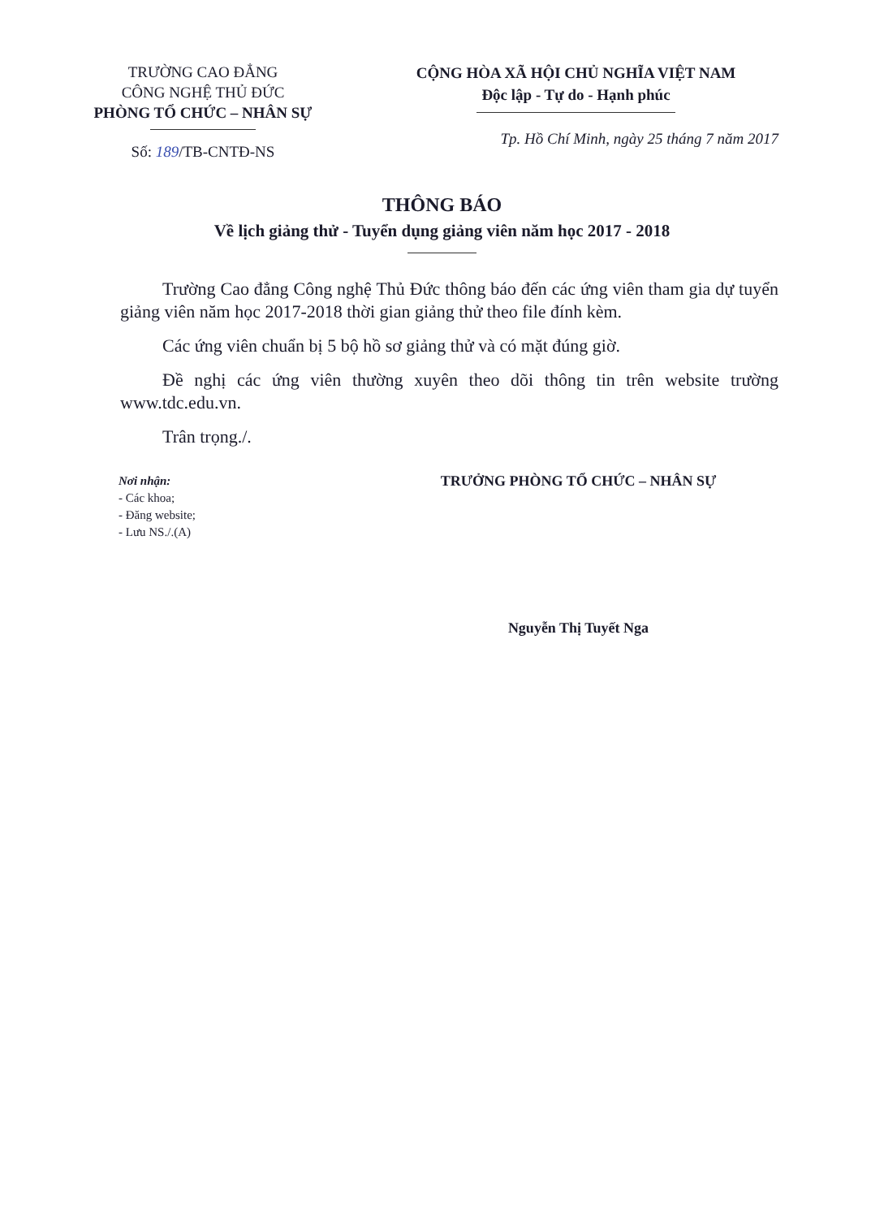TRƯỜNG CAO ĐẲNG
CÔNG NGHỆ THỦ ĐỨC
PHÒNG TỔ CHỨC – NHÂN SỰ
Số: 189/TB-CNTĐ-NS
CỘNG HÒA XÃ HỘI CHỦ NGHĨA VIỆT NAM
Độc lập - Tự do - Hạnh phúc
Tp. Hồ Chí Minh, ngày 25 tháng 7 năm 2017
THÔNG BÁO
Về lịch giảng thử - Tuyển dụng giảng viên năm học 2017 - 2018
Trường Cao đẳng Công nghệ Thủ Đức thông báo đến các ứng viên tham gia dự tuyển giảng viên năm học 2017-2018 thời gian giảng thử theo file đính kèm.
Các ứng viên chuẩn bị 5 bộ hồ sơ giảng thử và có mặt đúng giờ.
Đề nghị các ứng viên thường xuyên theo dõi thông tin trên website trường www.tdc.edu.vn.
Trân trọng./.
Nơi nhận:
- Các khoa;
- Đăng website;
- Lưu NS./.(A)
TRƯỞNG PHÒNG TỔ CHỨC – NHÂN SỰ
Nguyễn Thị Tuyết Nga